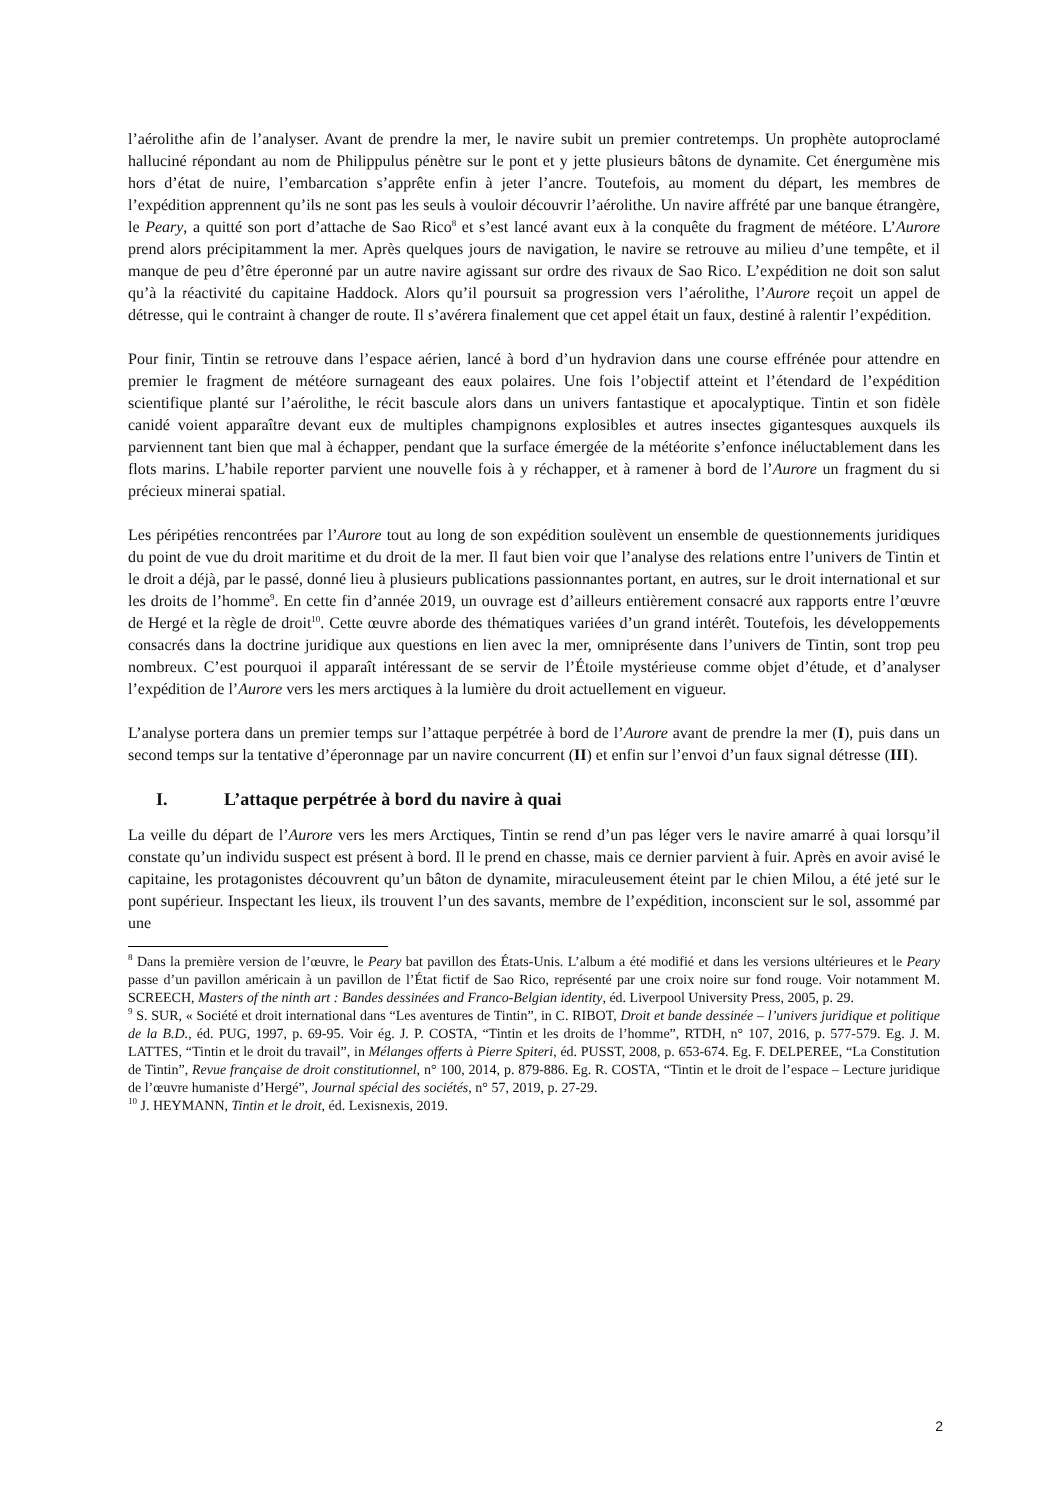l’aérolithe afin de l’analyser. Avant de prendre la mer, le navire subit un premier contretemps. Un prophète autoproclamé halluciné répondant au nom de Philippulus pénètre sur le pont et y jette plusieurs bâtons de dynamite. Cet énergumène mis hors d’état de nuire, l’embarcation s’apprête enfin à jeter l’ancre. Toutefois, au moment du départ, les membres de l’expédition apprennent qu’ils ne sont pas les seuls à vouloir découvrir l’aérolithe. Un navire affrété par une banque étrangère, le Peary, a quitté son port d’attache de Sao Rico<sup>8</sup> et s’est lancé avant eux à la conquête du fragment de météore. L’Aurore prend alors précipitamment la mer. Après quelques jours de navigation, le navire se retrouve au milieu d’une tempête, et il manque de peu d’être éperonné par un autre navire agissant sur ordre des rivaux de Sao Rico. L’expédition ne doit son salut qu’à la réactivité du capitaine Haddock. Alors qu’il poursuit sa progression vers l’aérolithe, l’Aurore reçoit un appel de détresse, qui le contraint à changer de route. Il s’avérera finalement que cet appel était un faux, destiné à ralentir l’expédition.
Pour finir, Tintin se retrouve dans l’espace aérien, lancé à bord d’un hydravion dans une course effrénée pour attendre en premier le fragment de météore surnageant des eaux polaires. Une fois l’objectif atteint et l’étendard de l’expédition scientifique planté sur l’aérolithe, le récit bascule alors dans un univers fantastique et apocalyptique. Tintin et son fidèle canidé voient apparaître devant eux de multiples champignons explosibles et autres insectes gigantesques auxquels ils parviennent tant bien que mal à échapper, pendant que la surface émergée de la météorite s’enfonce inéluctablement dans les flots marins. L’habile reporter parvient une nouvelle fois à y réchapper, et à ramener à bord de l’Aurore un fragment du si précieux minerai spatial.
Les péripéties rencontrées par l’Aurore tout au long de son expédition soulèvent un ensemble de questionnements juridiques du point de vue du droit maritime et du droit de la mer. Il faut bien voir que l’analyse des relations entre l’univers de Tintin et le droit a déjà, par le passé, donné lieu à plusieurs publications passionnantes portant, en autres, sur le droit international et sur les droits de l’homme<sup>9</sup>. En cette fin d’année 2019, un ouvrage est d’ailleurs entièrement consacré aux rapports entre l’œuvre de Hergé et la règle de droit<sup>10</sup>. Cette œuvre aborde des thématiques variées d’un grand intérêt. Toutefois, les développements consacrés dans la doctrine juridique aux questions en lien avec la mer, omniprésente dans l’univers de Tintin, sont trop peu nombreux. C’est pourquoi il apparaît intéressant de se servir de l’Étoile mystérieuse comme objet d’étude, et d’analyser l’expédition de l’Aurore vers les mers arctiques à la lumière du droit actuellement en vigueur.
L’analyse portera dans un premier temps sur l’attaque perpétrée à bord de l’Aurore avant de prendre la mer (I), puis dans un second temps sur la tentative d’éperonnage par un navire concurrent (II) et enfin sur l’envoi d’un faux signal détresse (III).
I. L’attaque perpétrée à bord du navire à quai
La veille du départ de l’Aurore vers les mers Arctiques, Tintin se rend d’un pas léger vers le navire amarré à quai lorsqu’il constate qu’un individu suspect est présent à bord. Il le prend en chasse, mais ce dernier parvient à fuir. Après en avoir avisé le capitaine, les protagonistes découvrent qu’un bâton de dynamite, miraculeusement éteint par le chien Milou, a été jeté sur le pont supérieur. Inspectant les lieux, ils trouvent l’un des savants, membre de l’expédition, inconscient sur le sol, assommé par une
<sup>8</sup> Dans la première version de l’œuvre, le Peary bat pavillon des États-Unis. L’album a été modifié et dans les versions ultérieures et le Peary passe d’un pavillon américain à un pavillon de l’État fictif de Sao Rico, représenté par une croix noire sur fond rouge. Voir notamment M. SCREECH, Masters of the ninth art : Bandes dessinées and Franco-Belgian identity, éd. Liverpool University Press, 2005, p. 29.
<sup>9</sup> S. SUR, « Société et droit international dans “Les aventures de Tintin”, in C. RIBOT, Droit et bande dessinée – l’univers juridique et politique de la B.D., éd. PUG, 1997, p. 69-95. Voir ég. J. P. COSTA, “Tintin et les droits de l’homme”, RTDH, n° 107, 2016, p. 577-579. Eg. J. M. LATTES, “Tintin et le droit du travail”, in Mélanges offerts à Pierre Spiteri, éd. PUSST, 2008, p. 653-674. Eg. F. DELPEREE, “La Constitution de Tintin”, Revue française de droit constitutionnel, n° 100, 2014, p. 879-886. Eg. R. COSTA, “Tintin et le droit de l’espace – Lecture juridique de l’œuvre humaniste d’Hergé”, Journal spécial des sociétés, n° 57, 2019, p. 27-29.
<sup>10</sup> J. HEYMANN, Tintin et le droit, éd. Lexisnexis, 2019.
2